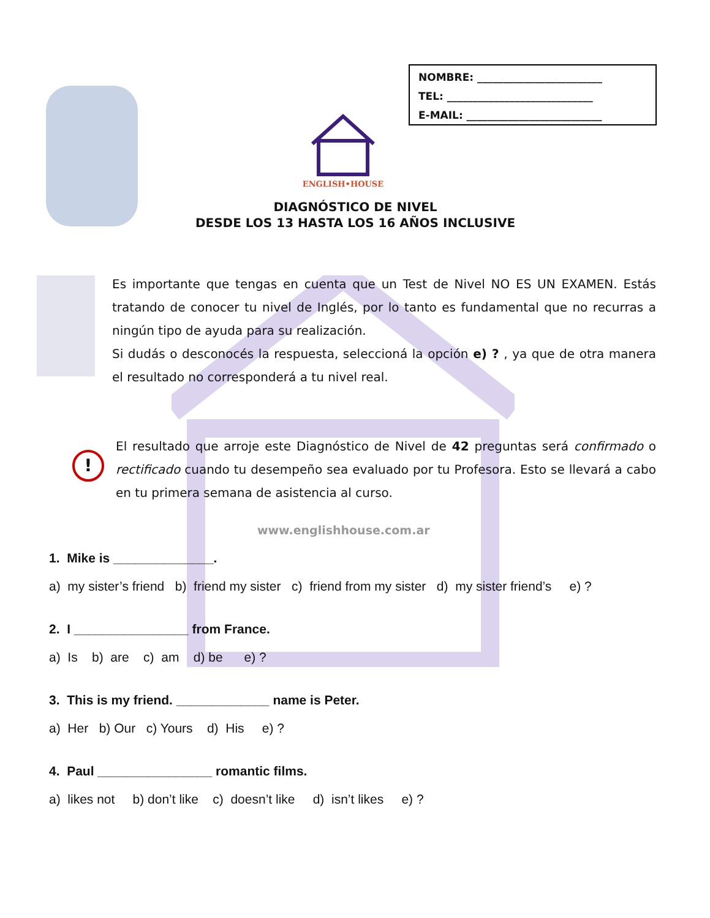NOMBRE: ________________________
TEL: ____________________________
E-MAIL: __________________________
ENGLISH•HOUSE
DIAGNÓSTICO DE NIVEL
DESDE LOS 13 HASTA LOS 16 AÑOS INCLUSIVE
Es importante que tengas en cuenta que un Test de Nivel NO ES UN EXAMEN. Estás tratando de conocer tu nivel de Inglés, por lo tanto es fundamental que no recurras a ningún tipo de ayuda para su realización.
Si dudás o desconocés la respuesta, seleccioná la opción e) ? , ya que de otra manera el resultado no corresponderá a tu nivel real.
!
El resultado que arroje este Diagnóstico de Nivel de 42 preguntas será confirmado o rectificado cuando tu desempeño sea evaluado por tu Profesora. Esto se llevará a cabo en tu primera semana de asistencia al curso.
www.englishhouse.com.ar
1. Mike is ______________.
a) my sister’s friend b) friend my sister c) friend from my sister d) my sister friend’s e) ?
2. I ________________ from France.
a) Is b) are c) am d) be e) ?
3. This is my friend. _____________ name is Peter.
a) Her b) Our c) Yours d) His e) ?
4. Paul ________________ romantic films.
a) likes not b) don’t like c) doesn’t like d) isn’t likes e) ?